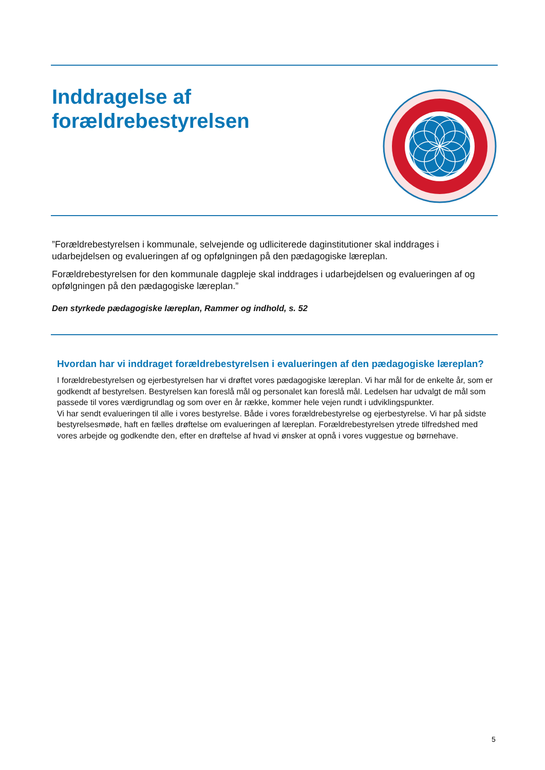Inddragelse af
forældrebestyrelsen
”Forældrebestyrelsen i kommunale, selvejende og udliciterede daginstitutioner skal inddrages i udarbejdelsen og evalueringen af og opfølgningen på den pædagogiske læreplan.
Forældrebestyrelsen for den kommunale dagpleje skal inddrages i udarbejdelsen og evalueringen af og opfølgningen på den pædagogiske læreplan.”
Den styrkede pædagogiske læreplan, Rammer og indhold, s. 52
Hvordan har vi inddraget forældrebestyrelsen i evalueringen af den pædagogiske læreplan?
I forældrebestyrelsen og ejerbestyrelsen har vi drøftet vores pædagogiske læreplan. Vi har mål for de enkelte år, som er godkendt af bestyrelsen. Bestyrelsen kan foreslå mål og personalet kan foreslå mål. Ledelsen har udvalgt de mål som passede til vores værdigrundlag og som over en år række, kommer hele vejen rundt i udviklingspunkter.
Vi har sendt evalueringen til alle i vores bestyrelse. Både i vores forældrebestyrelse og ejerbestyrelse. Vi har på sidste bestyrelsesmøde, haft en fælles drøftelse om evalueringen af læreplan. Forældrebestyrelsen ytrede tilfredshed med vores arbejde og godkendte den, efter en drøftelse af hvad vi ønsker at opnå i vores vuggestue og børnehave.
5